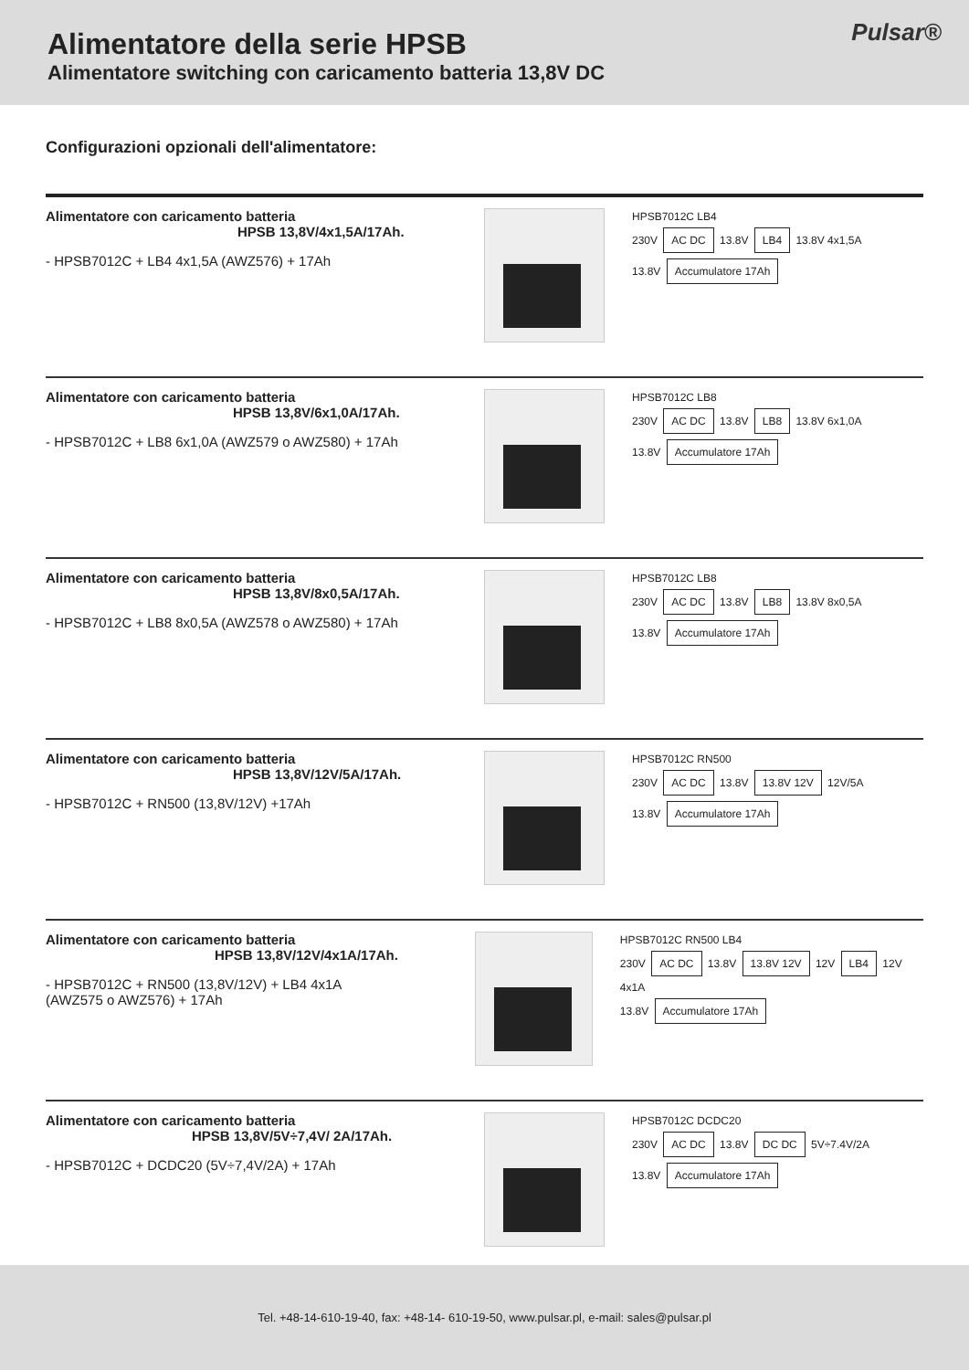Alimentatore della serie HPSB
Alimentatore switching con caricamento batteria 13,8V DC
Pulsar®
Configurazioni opzionali dell'alimentatore:
Alimentatore con caricamento batteria
HPSB 13,8V/4x1,5A/17Ah.
- HPSB7012C + LB4 4x1,5A (AWZ576) + 17Ah
HPSB7012C LB4
230V AC DC 13.8V LB4 13.8V 4x1,5A
13.8V Accumulatore 17Ah
Alimentatore con caricamento batteria
HPSB 13,8V/6x1,0A/17Ah.
- HPSB7012C + LB8 6x1,0A (AWZ579 o AWZ580) + 17Ah
HPSB7012C LB8
230V AC DC 13.8V LB8 13.8V 6x1,0A
13.8V Accumulatore 17Ah
Alimentatore con caricamento batteria
HPSB 13,8V/8x0,5A/17Ah.
- HPSB7012C + LB8 8x0,5A (AWZ578 o AWZ580) + 17Ah
HPSB7012C LB8
230V AC DC 13.8V LB8 13.8V 8x0,5A
13.8V Accumulatore 17Ah
Alimentatore con caricamento batteria
HPSB 13,8V/12V/5A/17Ah.
- HPSB7012C + RN500 (13,8V/12V) +17Ah
HPSB7012C RN500
230V AC DC 13.8V 13.8V 12V 12V/5A
13.8V Accumulatore 17Ah
Alimentatore con caricamento batteria
HPSB 13,8V/12V/4x1A/17Ah.
- HPSB7012C + RN500 (13,8V/12V) + LB4 4x1A
(AWZ575 o AWZ576) + 17Ah
HPSB7012C RN500 LB4
230V AC DC 13.8V 13.8V 12V 12V LB4 12V 4x1A
13.8V Accumulatore 17Ah
Alimentatore con caricamento batteria
HPSB 13,8V/5V÷7,4V/ 2A/17Ah.
- HPSB7012C + DCDC20 (5V÷7,4V/2A) + 17Ah
HPSB7012C DCDC20
230V AC DC 13.8V DC DC 5V÷7.4V/2A
13.8V Accumulatore 17Ah
Tel. +48-14-610-19-40, fax: +48-14- 610-19-50, www.pulsar.pl, e-mail: sales@pulsar.pl